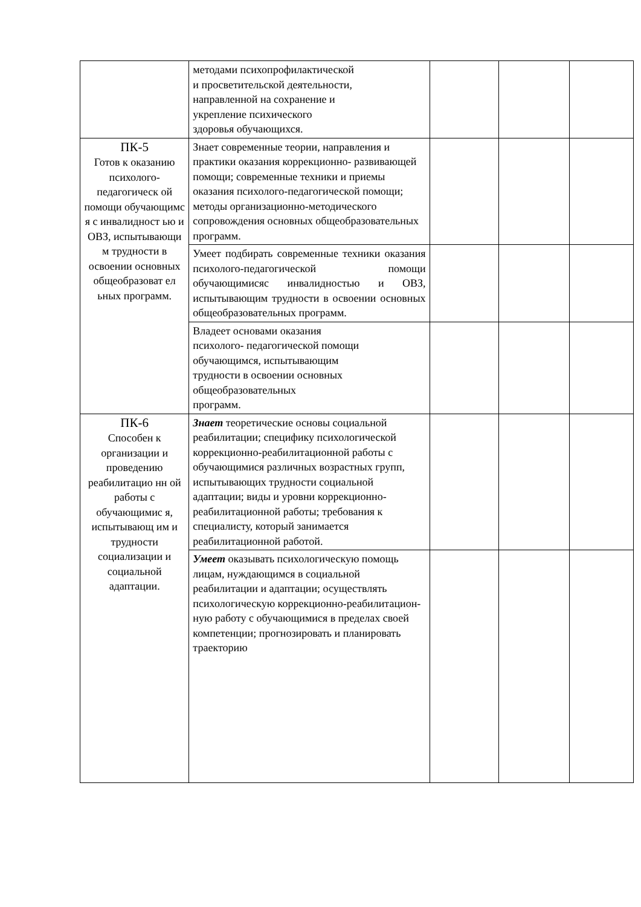| | методами психопрофилактической и просветительской деятельности, направленной на сохранение и укрепление психического здоровья обучающихся. | | | |
| ПК-5 Готов к оказанию психолого-педагогическ ой помощи обучающимс я с инвалидност ью и ОВЗ, испытывающи м трудности в освоении основных общеобразоват ел ьных программ. | Знает современные теории, направления и практики оказания коррекционно- развивающей помощи; современные техники и приемы оказания психолого-педагогической помощи; методы организационно-методического сопровождения основных общеобразовательных программ. | | | |
| | Умеет подбирать современные техники оказания психолого-педагогической помощи обучающимисяс инвалидностью и ОВЗ, испытывающим трудности в освоении основных общеобразовательных программ. | | | |
| | Владеет основами оказания психолого- педагогической помощи обучающимся, испытывающим трудности в освоении основных общеобразовательных программ. | | | |
| ПК-6 Способен к организации и проведению реабилитацио нн ой работы с обучающимис я, испытывающ им и трудности социализации и социальной адаптации. | Знает теоретические основы социальной реабилитации; специфику психологической коррекционно-реабилитационной работы с обучающимися различных возрастных групп, испытывающих трудности социальной адаптации; виды и уровни коррекционно-реабилитационной работы; требования к специалисту, который занимается реабилитационной работой. | | | |
| | Умеет оказывать психологическую помощь лицам, нуждающимся в социальной реабилитации и адаптации; осуществлять психологическую коррекционно-реабилитацион-ную работу с обучающимися в пределах своей компетенции; прогнозировать и планировать траекторию | | | |